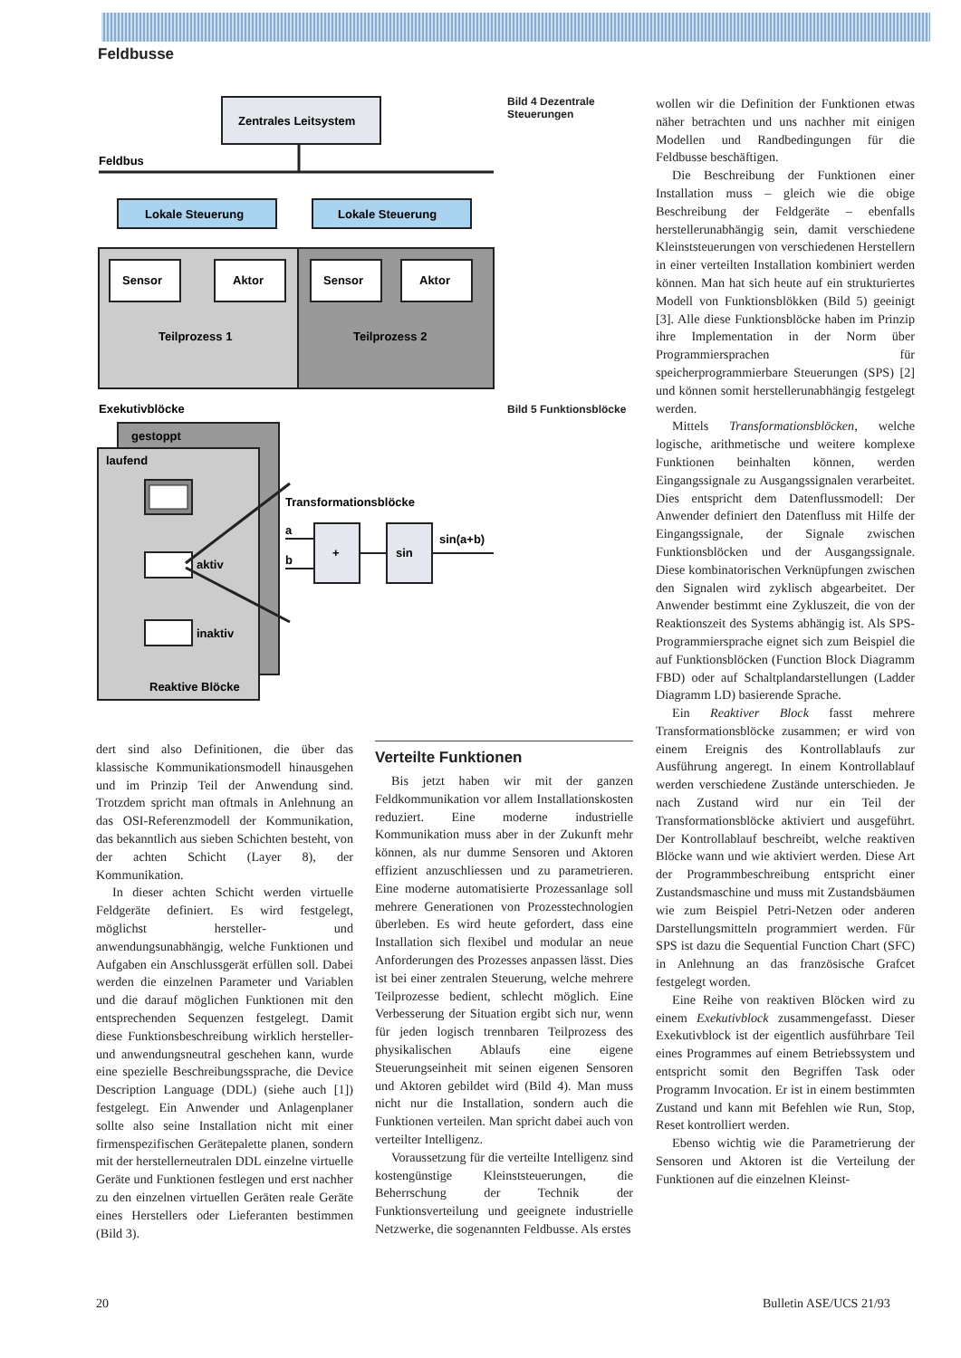Feldbusse
Zentrales Leitsystem
Feldbus
Lokale Steuerung
Lokale Steuerung
Sensor
Aktor
Sensor
Aktor
Teilprozess 1
Teilprozess 2
Exekutivblöcke
gestoppt
laufend
aktiv
inaktiv
Reaktive Blöcke
Transformationsblöcke
a
b
+
sin
sin(a+b)
Bild 4 Dezentrale
Steuerungen
Bild 5 Funktionsblöcke
wollen wir die Definition der Funktionen etwas näher betrachten und uns nachher mit einigen Modellen und Randbedingungen für die Feldbusse beschäftigen.
Die Beschreibung der Funktionen einer Installation muss – gleich wie die obige Beschreibung der Feldgeräte – ebenfalls herstellerunabhängig sein, damit verschiedene Kleinststeuerungen von verschiedenen Herstellern in einer verteilten Installation kombiniert werden können. Man hat sich heute auf ein strukturiertes Modell von Funktionsblökken (Bild 5) geeinigt [3]. Alle diese Funktionsblöcke haben im Prinzip ihre Implementation in der Norm über Programmiersprachen für speicherprogrammierbare Steuerungen (SPS) [2] und können somit herstellerunabhängig festgelegt werden.
Mittels Transformationsblöcken, welche logische, arithmetische und weitere komplexe Funktionen beinhalten können, werden Eingangssignale zu Ausgangssignalen verarbeitet. Dies entspricht dem Datenflussmodell: Der Anwender definiert den Datenfluss mit Hilfe der Eingangssignale, der Signale zwischen Funktionsblöcken und der Ausgangssignale. Diese kombinatorischen Verknüpfungen zwischen den Signalen wird zyklisch abgearbeitet. Der Anwender bestimmt eine Zykluszeit, die von der Reaktionszeit des Systems abhängig ist. Als SPS-Programmiersprache eignet sich zum Beispiel die auf Funktionsblöcken (Function Block Diagramm FBD) oder auf Schaltplandarstellungen (Ladder Diagramm LD) basierende Sprache.
Ein Reaktiver Block fasst mehrere Transformationsblöcke zusammen; er wird von einem Ereignis des Kontrollablaufs zur Ausführung angeregt. In einem Kontrollablauf werden verschiedene Zustände unterschieden. Je nach Zustand wird nur ein Teil der Transformationsblöcke aktiviert und ausgeführt. Der Kontrollablauf beschreibt, welche reaktiven Blöcke wann und wie aktiviert werden. Diese Art der Programmbeschreibung entspricht einer Zustandsmaschine und muss mit Zustandsbäumen wie zum Beispiel Petri-Netzen oder anderen Darstellungsmitteln programmiert werden. Für SPS ist dazu die Sequential Function Chart (SFC) in Anlehnung an das französische Grafcet festgelegt worden.
Eine Reihe von reaktiven Blöcken wird zu einem Exekutivblock zusammengefasst. Dieser Exekutivblock ist der eigentlich ausführbare Teil eines Programmes auf einem Betriebssystem und entspricht somit den Begriffen Task oder Programm Invocation. Er ist in einem bestimmten Zustand und kann mit Befehlen wie Run, Stop, Reset kontrolliert werden.
Ebenso wichtig wie die Parametrierung der Sensoren und Aktoren ist die Verteilung der Funktionen auf die einzelnen Kleinst-
dert sind also Definitionen, die über das klassische Kommunikationsmodell hinausgehen und im Prinzip Teil der Anwendung sind. Trotzdem spricht man oftmals in Anlehnung an das OSI-Referenzmodell der Kommunikation, das bekanntlich aus sieben Schichten besteht, von der achten Schicht (Layer 8), der Kommunikation.
In dieser achten Schicht werden virtuelle Feldgeräte definiert. Es wird festgelegt, möglichst hersteller- und anwendungsunabhängig, welche Funktionen und Aufgaben ein Anschlussgerät erfüllen soll. Dabei werden die einzelnen Parameter und Variablen und die darauf möglichen Funktionen mit den entsprechenden Sequenzen festgelegt. Damit diese Funktionsbeschreibung wirklich hersteller- und anwendungsneutral geschehen kann, wurde eine spezielle Beschreibungssprache, die Device Description Language (DDL) (siehe auch [1]) festgelegt. Ein Anwender und Anlagenplaner sollte also seine Installation nicht mit einer firmenspezifischen Gerätepalette planen, sondern mit der herstellerneutralen DDL einzelne virtuelle Geräte und Funktionen festlegen und erst nachher zu den einzelnen virtuellen Geräten reale Geräte eines Herstellers oder Lieferanten bestimmen (Bild 3).
Verteilte Funktionen
Bis jetzt haben wir mit der ganzen Feldkommunikation vor allem Installationskosten reduziert. Eine moderne industrielle Kommunikation muss aber in der Zukunft mehr können, als nur dumme Sensoren und Aktoren effizient anzuschliessen und zu parametrieren. Eine moderne automatisierte Prozessanlage soll mehrere Generationen von Prozesstechnologien überleben. Es wird heute gefordert, dass eine Installation sich flexibel und modular an neue Anforderungen des Prozesses anpassen lässt. Dies ist bei einer zentralen Steuerung, welche mehrere Teilprozesse bedient, schlecht möglich. Eine Verbesserung der Situation ergibt sich nur, wenn für jeden logisch trennbaren Teilprozess des physikalischen Ablaufs eine eigene Steuerungseinheit mit seinen eigenen Sensoren und Aktoren gebildet wird (Bild 4). Man muss nicht nur die Installation, sondern auch die Funktionen verteilen. Man spricht dabei auch von verteilter Intelligenz.
Voraussetzung für die verteilte Intelligenz sind kostengünstige Kleinststeuerungen, die Beherrschung der Technik der Funktionsverteilung und geeignete industrielle Netzwerke, die sogenannten Feldbusse. Als erstes
20 Bulletin ASE/UCS 21/93